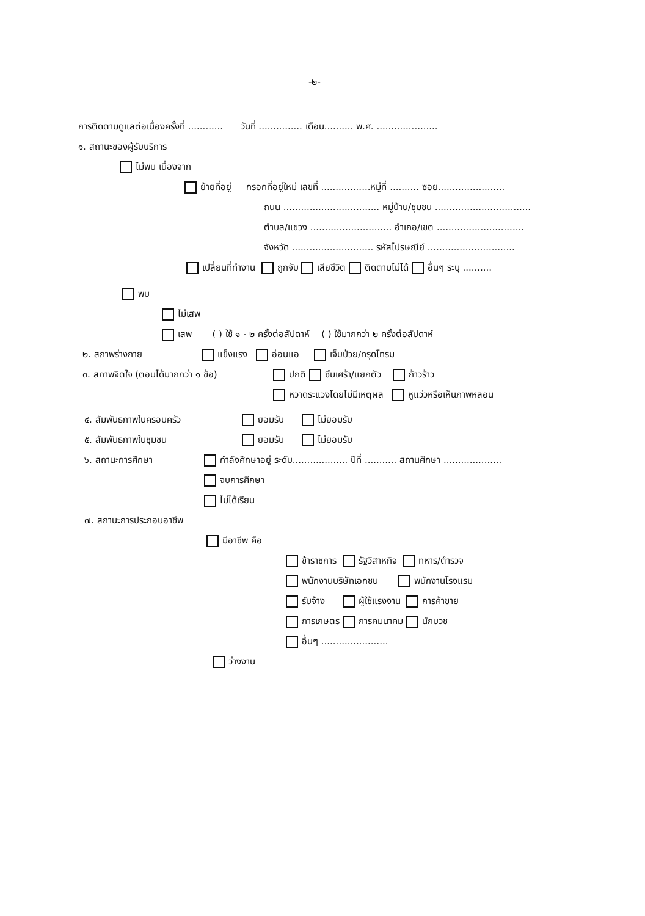-๒-
การติดตามดูแลต่อเนื่องครั้งที่ ............ วันที่ ............... เดือน.......... พ.ศ. .....................
๑. สถานะของผู้รับบริการ
ไม่พบ เนื่องจาก
ย้ายที่อยู่ กรอกที่อยู่ใหม่ เลขที่ .................หมู่ที่ .......... ซอย.......................
ถนน ................................. หมู่บ้าน/ชุมชน .................................
ตำบล/แขวง ............................ อำเภอ/เขต ..............................
จังหวัด ............................ รหัสไปรษณีย์ ..............................
เปลี่ยนที่ทำงาน ถูกจับ เสียชีวิต ติดตามไม่ได้ อื่นๆ ระบุ ..........
พบ
ไม่เสพ
เสพ ( ) ใช้ ๑ - ๒ ครั้งต่อสัปดาห์ ( ) ใช้มากกว่า ๒ ครั้งต่อสัปดาห์
๒. สภาพร่างกาย แข็งแรง อ่อนแอ เจ็บป่วย/ทรุดโทรม
๓. สภาพจิตใจ (ตอบได้มากกว่า ๑ ข้อ) ปกติ ซึมเศร้า/แยกตัว ก้าวร้าว
หวาดระแวงโดยไม่มีเหตุผล หูแว่วหรือเห็นภาพหลอน
๔. สัมพันธภาพในครอบครัว ยอมรับ ไม่ยอมรับ
๕. สัมพันธภาพในชุมชน ยอมรับ ไม่ยอมรับ
๖. สถานะการศึกษา กำลังศึกษาอยู่ ระดับ................... ปีที่ ........... สถานศึกษา ....................
จบการศึกษา
ไม่ได้เรียน
๗. สถานะการประกอบอาชีพ
มีอาชีพ คือ
ข้าราชการ รัฐวิสาหกิจ ทหาร/ตำรวจ
พนักงานบริษัทเอกชน พนักงานโรงแรม
รับจ้าง ผู้ใช้แรงงาน การค้าขาย
การเกษตร การคมนาคม นักบวช
อื่นๆ .......................
ว่างงาน